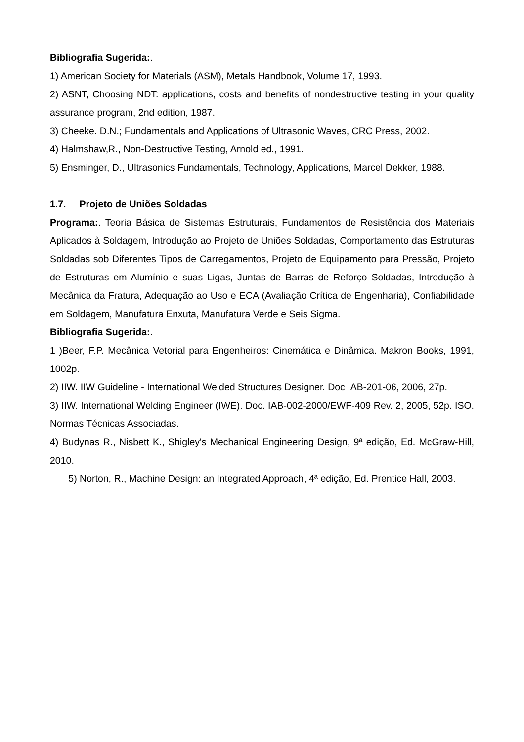Bibliografia Sugerida:.
1) American Society for Materials (ASM), Metals Handbook, Volume 17, 1993.
2) ASNT, Choosing NDT: applications, costs and benefits of nondestructive testing in your quality assurance program, 2nd edition, 1987.
3) Cheeke. D.N.; Fundamentals and Applications of Ultrasonic Waves, CRC Press, 2002.
4) Halmshaw,R., Non-Destructive Testing, Arnold ed., 1991.
5) Ensminger, D., Ultrasonics Fundamentals, Technology, Applications, Marcel Dekker, 1988.
1.7. Projeto de Uniões Soldadas
Programa:. Teoria Básica de Sistemas Estruturais, Fundamentos de Resistência dos Materiais Aplicados à Soldagem, Introdução ao Projeto de Uniões Soldadas, Comportamento das Estruturas Soldadas sob Diferentes Tipos de Carregamentos, Projeto de Equipamento para Pressão, Projeto de Estruturas em Alumínio e suas Ligas, Juntas de Barras de Reforço Soldadas, Introdução à Mecânica da Fratura, Adequação ao Uso e ECA (Avaliação Crítica de Engenharia), Confiabilidade em Soldagem, Manufatura Enxuta, Manufatura Verde e Seis Sigma.
Bibliografia Sugerida:.
1 )Beer, F.P. Mecânica Vetorial para Engenheiros: Cinemática e Dinâmica. Makron Books, 1991, 1002p.
2) IIW. IIW Guideline - International Welded Structures Designer. Doc IAB-201-06, 2006, 27p.
3) IIW. International Welding Engineer (IWE). Doc. IAB-002-2000/EWF-409 Rev. 2, 2005, 52p. ISO. Normas Técnicas Associadas.
4) Budynas R., Nisbett K., Shigley's Mechanical Engineering Design, 9ª edição, Ed. McGraw-Hill, 2010.
5) Norton, R., Machine Design: an Integrated Approach, 4ª edição, Ed. Prentice Hall, 2003.